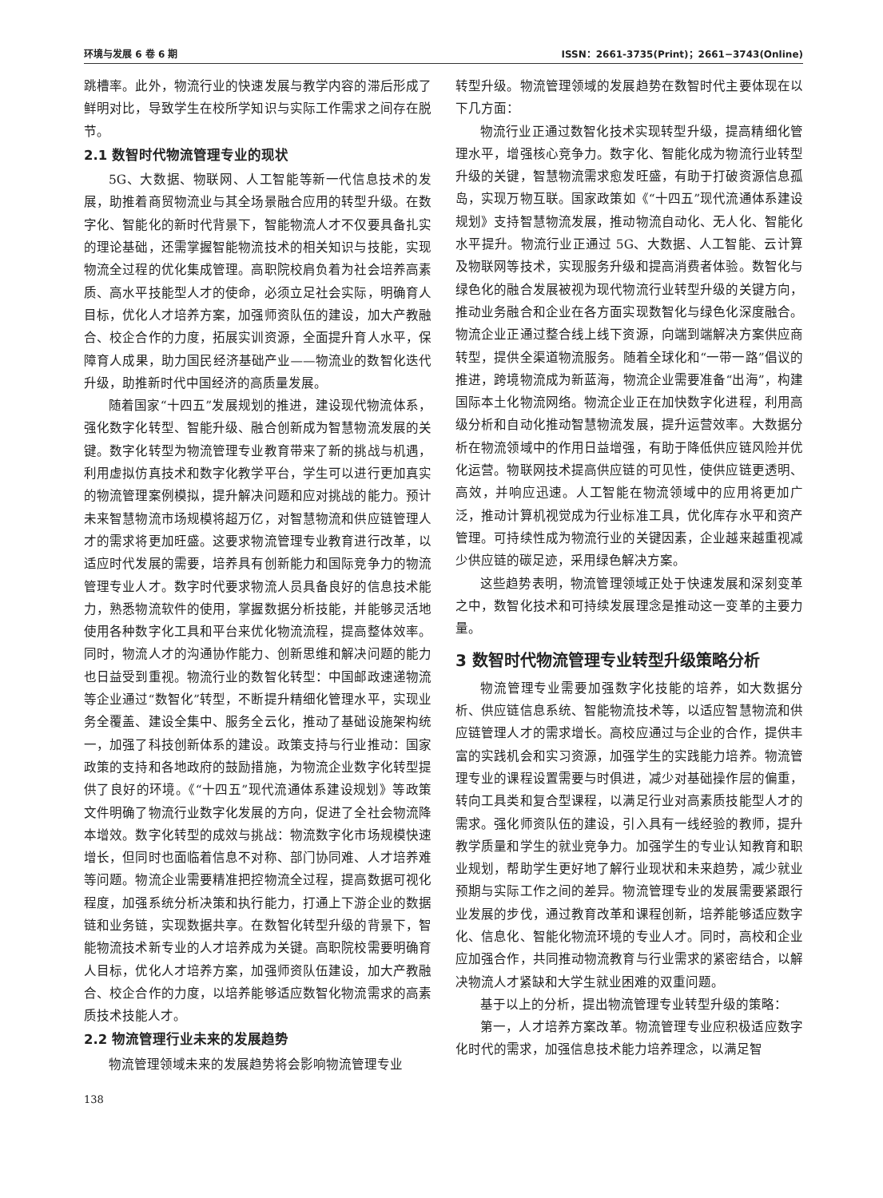环境与发展 6 卷 6 期 ISSN：2661-3735(Print)；2661−3743(Online)
跳槽率。此外，物流行业的快速发展与教学内容的滞后形成了鲜明对比，导致学生在校所学知识与实际工作需求之间存在脱节。
2.1 数智时代物流管理专业的现状
5G、大数据、物联网、人工智能等新一代信息技术的发展，助推着商贸物流业与其全场景融合应用的转型升级。在数字化、智能化的新时代背景下，智能物流人才不仅要具备扎实的理论基础，还需掌握智能物流技术的相关知识与技能，实现物流全过程的优化集成管理。高职院校肩负着为社会培养高素质、高水平技能型人才的使命，必须立足社会实际，明确育人目标，优化人才培养方案，加强师资队伍的建设，加大产教融合、校企合作的力度，拓展实训资源，全面提升育人水平，保障育人成果，助力国民经济基础产业——物流业的数智化迭代升级，助推新时代中国经济的高质量发展。
随着国家“十四五”发展规划的推进，建设现代物流体系，强化数字化转型、智能升级、融合创新成为智慧物流发展的关键。数字化转型为物流管理专业教育带来了新的挑战与机遇，利用虚拟仿真技术和数字化教学平台，学生可以进行更加真实的物流管理案例模拟，提升解决问题和应对挑战的能力。预计未来智慧物流市场规模将超万亿，对智慧物流和供应链管理人才的需求将更加旺盛。这要求物流管理专业教育进行改革，以适应时代发展的需要，培养具有创新能力和国际竞争力的物流管理专业人才。数字时代要求物流人员具备良好的信息技术能力，熟悉物流软件的使用，掌握数据分析技能，并能够灵活地使用各种数字化工具和平台来优化物流流程，提高整体效率。同时，物流人才的沟通协作能力、创新思维和解决问题的能力也日益受到重视。物流行业的数智化转型：中国邮政速递物流等企业通过“数智化”转型，不断提升精细化管理水平，实现业务全覆盖、建设全集中、服务全云化，推动了基础设施架构统一，加强了科技创新体系的建设。政策支持与行业推动：国家政策的支持和各地政府的鼓励措施，为物流企业数字化转型提供了良好的环境。《“十四五”现代流通体系建设规划》等政策文件明确了物流行业数字化发展的方向，促进了全社会物流降本增效。数字化转型的成效与挑战：物流数字化市场规模快速增长，但同时也面临着信息不对称、部门协同难、人才培养难等问题。物流企业需要精准把控物流全过程，提高数据可视化程度，加强系统分析决策和执行能力，打通上下游企业的数据链和业务链，实现数据共享。在数智化转型升级的背景下，智能物流技术新专业的人才培养成为关键。高职院校需要明确育人目标，优化人才培养方案，加强师资队伍建设，加大产教融合、校企合作的力度，以培养能够适应数智化物流需求的高素质技术技能人才。
2.2 物流管理行业未来的发展趋势
物流管理领域未来的发展趋势将会影响物流管理专业
转型升级。物流管理领域的发展趋势在数智时代主要体现在以下几方面：
物流行业正通过数智化技术实现转型升级，提高精细化管理水平，增强核心竞争力。数字化、智能化成为物流行业转型升级的关键，智慧物流需求愈发旺盛，有助于打破资源信息孤岛，实现万物互联。国家政策如《“十四五”现代流通体系建设规划》支持智慧物流发展，推动物流自动化、无人化、智能化水平提升。物流行业正通过 5G、大数据、人工智能、云计算及物联网等技术，实现服务升级和提高消费者体验。数智化与绿色化的融合发展被视为现代物流行业转型升级的关键方向，推动业务融合和企业在各方面实现数智化与绿色化深度融合。物流企业正通过整合线上线下资源，向端到端解决方案供应商转型，提供全渠道物流服务。随着全球化和“一带一路”倡议的推进，跨境物流成为新蓝海，物流企业需要准备“出海”，构建国际本土化物流网络。物流企业正在加快数字化进程，利用高级分析和自动化推动智慧物流发展，提升运营效率。大数据分析在物流领域中的作用日益增强，有助于降低供应链风险并优化运营。物联网技术提高供应链的可见性，使供应链更透明、高效，并响应迅速。人工智能在物流领域中的应用将更加广泛，推动计算机视觉成为行业标准工具，优化库存水平和资产管理。可持续性成为物流行业的关键因素，企业越来越重视减少供应链的碳足迹，采用绿色解决方案。
这些趋势表明，物流管理领域正处于快速发展和深刻变革之中，数智化技术和可持续发展理念是推动这一变革的主要力量。
3 数智时代物流管理专业转型升级策略分析
物流管理专业需要加强数字化技能的培养，如大数据分析、供应链信息系统、智能物流技术等，以适应智慧物流和供应链管理人才的需求增长。高校应通过与企业的合作，提供丰富的实践机会和实习资源，加强学生的实践能力培养。物流管理专业的课程设置需要与时俱进，减少对基础操作层的偏重，转向工具类和复合型课程，以满足行业对高素质技能型人才的需求。强化师资队伍的建设，引入具有一线经验的教师，提升教学质量和学生的就业竞争力。加强学生的专业认知教育和职业规划，帮助学生更好地了解行业现状和未来趋势，减少就业预期与实际工作之间的差异。物流管理专业的发展需要紧跟行业发展的步伐，通过教育改革和课程创新，培养能够适应数字化、信息化、智能化物流环境的专业人才。同时，高校和企业应加强合作，共同推动物流教育与行业需求的紧密结合，以解决物流人才紧缺和大学生就业困难的双重问题。
基于以上的分析，提出物流管理专业转型升级的策略：
第一，人才培养方案改革。物流管理专业应积极适应数字化时代的需求，加强信息技术能力培养理念，以满足智
138